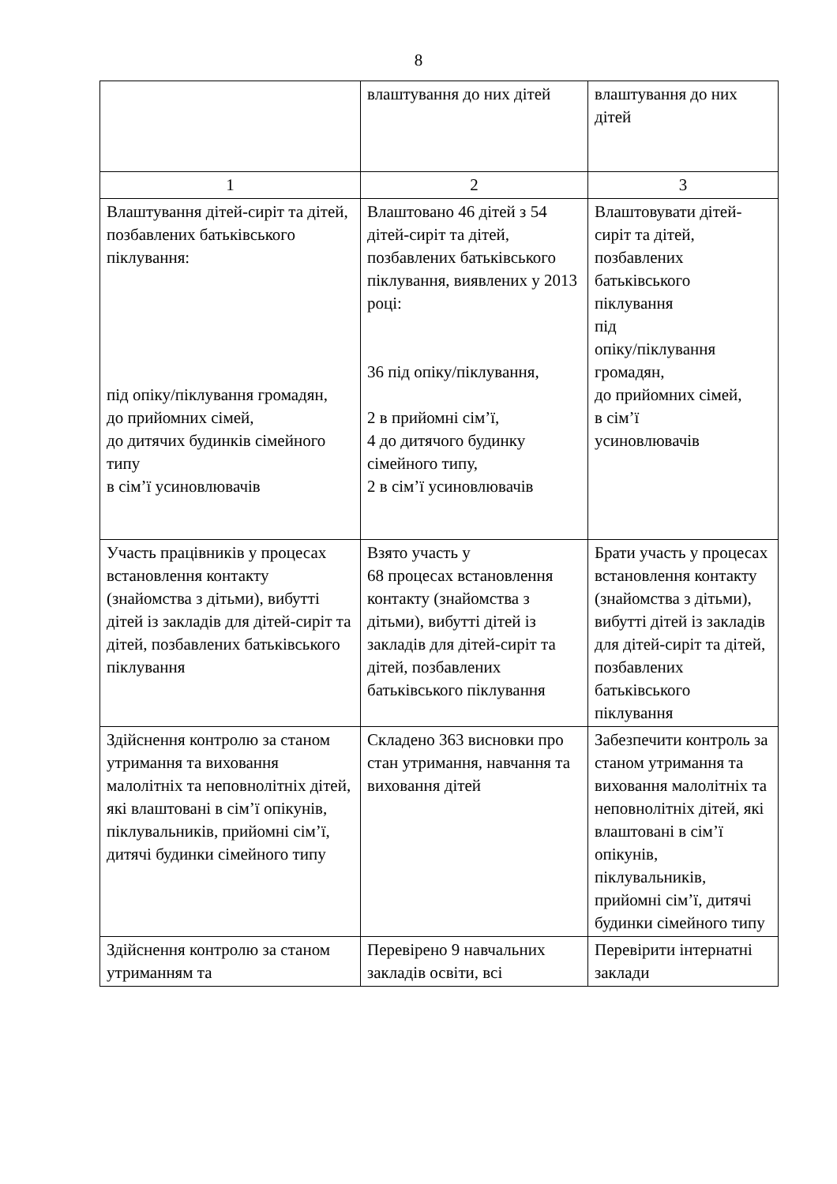8
| | влаштування до них дітей | влаштування до них дітей |
| 1 | 2 | 3 |
| Влаштування дітей-сиріт та дітей, позбавлених батьківського піклування: під опіку/піклування громадян, до прийомних сімей, до дитячих будинків сімейного типу в сім’ї усиновлювачів | Влаштовано 46 дітей з 54 дітей-сиріт та дітей, позбавлених батьківського піклування, виявлених у 2013 році: 36 під опіку/піклування, 2 в прийомні сім’ї, 4 до дитячого будинку сімейного типу, 2 в сім’ї усиновлювачів | Влаштовувати дітей-сиріт та дітей, позбавлених батьківського піклування під опіку/піклування громадян, до прийомних сімей, в сім’ї усиновлювачів |
| Участь працівників у процесах встановлення контакту (знайомства з дітьми), вибутті дітей із закладів для дітей-сиріт та дітей, позбавлених батьківського піклування | Взято участь у 68 процесах встановлення контакту (знайомства з дітьми), вибутті дітей із закладів для дітей-сиріт та дітей, позбавлених батьківського піклування | Брати участь у процесах встановлення контакту (знайомства з дітьми), вибутті дітей із закладів для дітей-сиріт та дітей, позбавлених батьківського піклування |
| Здійснення контролю за станом утримання та виховання малолітніх та неповнолітніх дітей, які влаштовані в сім’ї опікунів, піклувальників, прийомні сім’ї, дитячі будинки сімейного типу | Складено 363 висновки про стан утримання, навчання та виховання дітей | Забезпечити контроль за станом утримання та виховання малолітніх та неповнолітніх дітей, які влаштовані в сім’ї опікунів, піклувальників, прийомні сім’ї, дитячі будинки сімейного типу |
| Здійснення контролю за станом утриманням та | Перевірено 9 навчальних закладів освіти, всі | Перевірити інтернатні заклади |